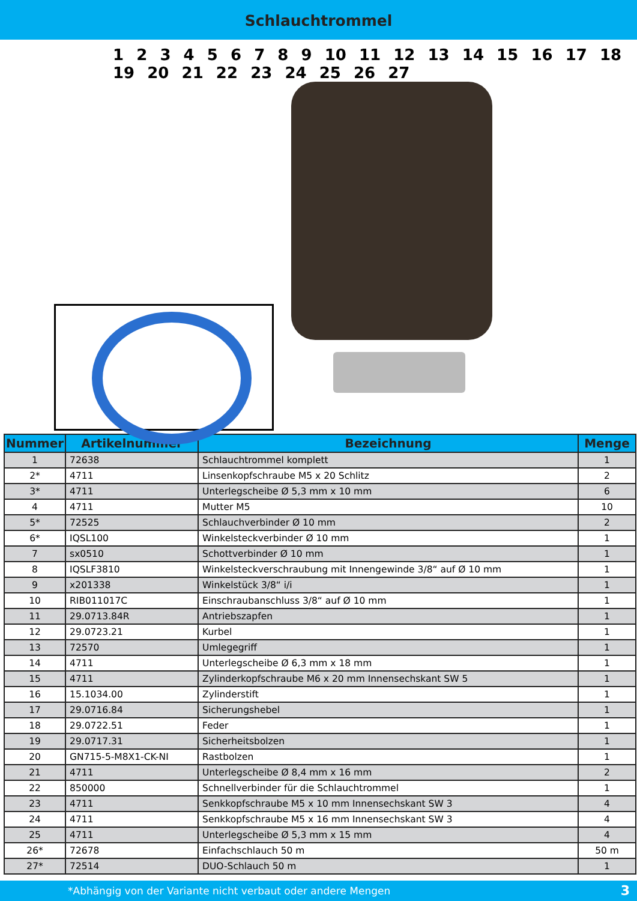Schlauchtrommel
1 2 3 4 5 6 7 8 9 10 11 12 13 14 15 16 17 18 19 20 21 22 23 24 25 26 27
| Nummer | Artikelnummer | Bezeichnung | Menge |
| --- | --- | --- | --- |
| 1 | 72638 | Schlauchtrommel komplett | 1 |
| 2* | 4711 | Linsenkopfschraube M5 x 20 Schlitz | 2 |
| 3* | 4711 | Unterlegscheibe Ø 5,3 mm x 10 mm | 6 |
| 4 | 4711 | Mutter M5 | 10 |
| 5* | 72525 | Schlauchverbinder Ø 10 mm | 2 |
| 6* | IQSL100 | Winkelsteckverbinder Ø 10 mm | 1 |
| 7 | sx0510 | Schottverbinder Ø 10 mm | 1 |
| 8 | IQSLF3810 | Winkelsteckverschraubung mit Innengewinde 3/8“ auf Ø 10 mm | 1 |
| 9 | x201338 | Winkelstück 3/8“ i/i | 1 |
| 10 | RIB011017C | Einschraubanschluss 3/8“ auf Ø 10 mm | 1 |
| 11 | 29.0713.84R | Antriebszapfen | 1 |
| 12 | 29.0723.21 | Kurbel | 1 |
| 13 | 72570 | Umlegegriff | 1 |
| 14 | 4711 | Unterlegscheibe Ø 6,3 mm x 18 mm | 1 |
| 15 | 4711 | Zylinderkopfschraube M6 x 20 mm Innensechskant SW 5 | 1 |
| 16 | 15.1034.00 | Zylinderstift | 1 |
| 17 | 29.0716.84 | Sicherungshebel | 1 |
| 18 | 29.0722.51 | Feder | 1 |
| 19 | 29.0717.31 | Sicherheitsbolzen | 1 |
| 20 | GN715-5-M8X1-CK-NI | Rastbolzen | 1 |
| 21 | 4711 | Unterlegscheibe Ø 8,4 mm x 16 mm | 2 |
| 22 | 850000 | Schnellverbinder für die Schlauchtrommel | 1 |
| 23 | 4711 | Senkkopfschraube M5 x 10 mm Innensechskant SW 3 | 4 |
| 24 | 4711 | Senkkopfschraube M5 x 16 mm Innensechskant SW 3 | 4 |
| 25 | 4711 | Unterlegscheibe Ø 5,3 mm x 15 mm | 4 |
| 26* | 72678 | Einfachschlauch 50 m | 50 m |
| 27* | 72514 | DUO-Schlauch 50 m | 1 |
*Abhängig von der Variante nicht verbaut oder andere Mengen 3